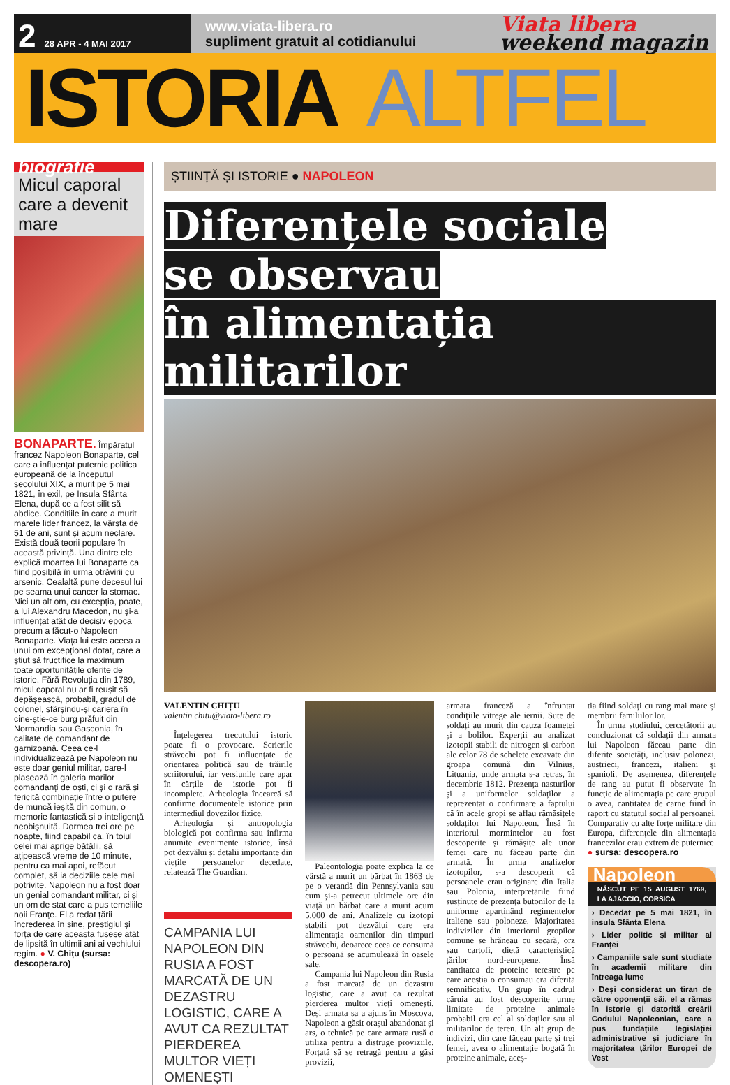2 28 APR - 4 MAI 2017
www.viata-libera.ro
supliment gratuit al cotidianului
Viata libera weekend magazin
ISTORIA ALTFEL
biografie
Micul caporal care a devenit mare
BONAPARTE. Împăratul francez Napoleon Bonaparte, cel care a influențat puternic politica europeană de la începutul secolului XIX, a murit pe 5 mai 1821, în exil, pe Insula Sfânta Elena, după ce a fost silit să abdice. Condițiile în care a murit marele lider francez, la vârsta de 51 de ani, sunt și acum neclare. Există două teorii populare în această privință. Una dintre ele explică moartea lui Bonaparte ca fiind posibilă în urma otrăvirii cu arsenic. Cealaltă pune decesul lui pe seama unui cancer la stomac. Nici un alt om, cu excepția, poate, a lui Alexandru Macedon, nu și-a influențat atât de decisiv epoca precum a făcut-o Napoleon Bonaparte. Viața lui este aceea a unui om excepțional dotat, care a știut să fructifice la maximum toate oportunitățile oferite de istorie. Fără Revoluția din 1789, micul caporal nu ar fi reușit să depășească, probabil, gradul de colonel, sfârșindu-și cariera în cine-știe-ce burg prăfuit din Normandia sau Gasconia, în calitate de comandant de garnizoană. Ceea ce-l individualizează pe Napoleon nu este doar geniul militar, care-l plasează în galeria marilor comandanți de oști, ci și o rară și fericită combinație între o putere de muncă ieșită din comun, o memorie fantastică și o inteligență neobișnuită. Dormea trei ore pe noapte, fiind capabil ca, în toiul celei mai aprige bătălii, să ațipească vreme de 10 minute, pentru ca mai apoi, refăcut complet, să ia deciziile cele mai potrivite. Napoleon nu a fost doar un genial comandant militar, ci și un om de stat care a pus temeliile noii Franțe. El a redat țării încrederea în sine, prestigiul și forța de care aceasta fusese atât de lipsită în ultimii ani ai vechiului regim. ● V. Chițu (sursa: descopera.ro)
ȘTIINȚĂ ȘI ISTORIE ● NAPOLEON
Diferențele sociale
se observau
în alimentația militarilor
VALENTIN CHIȚU
valentin.chitu@viata-libera.ro
Înțelegerea trecutului istoric poate fi o provocare. Scrierile străvechi pot fi influențate de orientarea politică sau de trăirile scriitorului, iar versiunile care apar în cărțile de istorie pot fi incomplete. Arheologia încearcă să confirme documentele istorice prin intermediul dovezilor fizice.
Arheologia și antropologia biologică pot confirma sau infirma anumite evenimente istorice, însă pot dezvălui și detalii importante din viețile persoanelor decedate, relatează The Guardian.
CAMPANIA LUI NAPOLEON DIN RUSIA A FOST MARCATĂ DE UN DEZASTRU LOGISTIC, CARE A AVUT CA REZULTAT PIERDEREA MULTOR VIEȚI OMENEȘTI
Paleontologia poate explica la ce vârstă a murit un bărbat în 1863 de pe o verandă din Pennsylvania sau cum și-a petrecut ultimele ore din viață un bărbat care a murit acum 5.000 de ani. Analizele cu izotopi stabili pot dezvălui care era alimentația oamenilor din timpuri străvechi, deoarece ceea ce consumă o persoană se acumulează în oasele sale.
Campania lui Napoleon din Rusia a fost marcată de un dezastru logistic, care a avut ca rezultat pierderea multor vieți omenești. Deși armata sa a ajuns în Moscova, Napoleon a găsit orașul abandonat și ars, o tehnică pe care armata rusă o utiliza pentru a distruge proviziile. Forțată să se retragă pentru a găsi provizii,
armata franceză a înfruntat condițiile vitrege ale iernii. Sute de soldați au murit din cauza foametei și a bolilor. Experții au analizat izotopii stabili de nitrogen și carbon ale celor 78 de schelete excavate din groapa comună din Vilnius, Lituania, unde armata s-a retras, în decembrie 1812. Prezența nasturilor și a uniformelor soldaților a reprezentat o confirmare a faptului că în acele gropi se aflau rămășițele soldaților lui Napoleon. Însă în interiorul mormintelor au fost descoperite și rămășițe ale unor femei care nu făceau parte din armată. În urma analizelor izotopilor, s-a descoperit că persoanele erau originare din Italia sau Polonia, interpretările fiind susținute de prezența butonilor de la uniforme aparținând regimentelor italiene sau poloneze. Majoritatea indivizilor din interiorul gropilor comune se hrăneau cu secară, orz sau cartofi, dietă caracteristică țărilor nord-europene. Însă cantitatea de proteine terestre pe care aceștia o consumau era diferită semnificativ. Un grup în cadrul căruia au fost descoperite urme limitate de proteine animale probabil era cel al soldaților sau al militarilor de teren. Un alt grup de indivizi, din care făceau parte și trei femei, avea o alimentație bogată în proteine animale, aceș-
tia fiind soldați cu rang mai mare și membrii familiilor lor.
În urma studiului, cercetătorii au concluzionat că soldații din armata lui Napoleon făceau parte din diferite societăți, inclusiv polonezi, austrieci, francezi, italieni și spanioli. De asemenea, diferențele de rang au putut fi observate în funcție de alimentația pe care grupul o avea, cantitatea de carne fiind în raport cu statutul social al persoanei. Comparativ cu alte forțe militare din Europa, diferențele din alimentația francezilor erau extrem de puternice.
● sursa: descopera.ro
Napoleon
NĂSCUT PE 15 AUGUST 1769, LA AJACCIO, CORSICA
› Decedat pe 5 mai 1821, în insula Sfânta Elena
› Lider politic și militar al Franței
› Campaniile sale sunt studiate în academii militare din întreaga lume
› Deși considerat un tiran de către oponenții săi, el a rămas în istorie și datorită creării Codului Napoleonian, care a pus fundațiile legislației administrative și judiciare în majoritatea țărilor Europei de Vest